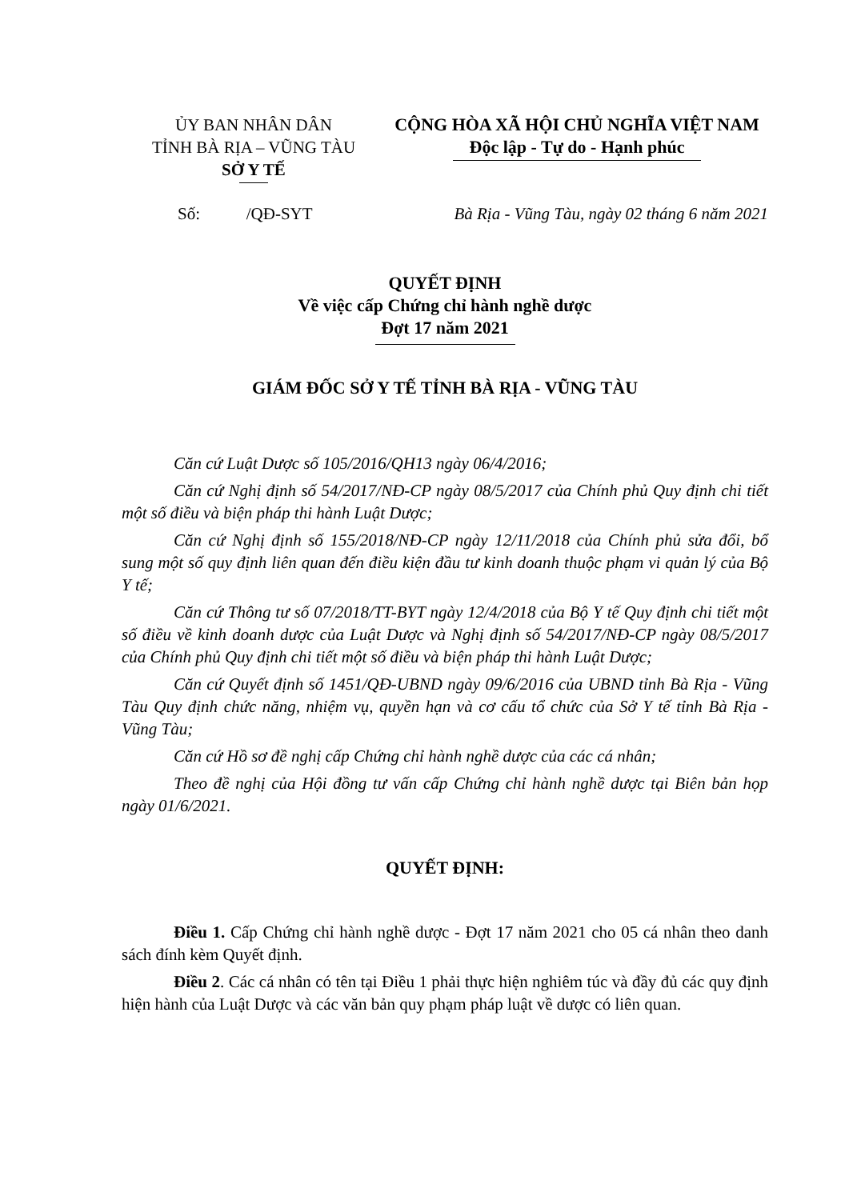ỦY BAN NHÂN DÂN
TỈNH BÀ RỊA – VŨNG TÀU
SỞ Y TẾ
CỘNG HÒA XÃ HỘI CHỦ NGHĨA VIỆT NAM
Độc lập - Tự do - Hạnh phúc
Số: /QĐ-SYT Bà Rịa - Vũng Tàu, ngày 02 tháng 6 năm 2021
QUYẾT ĐỊNH
Về việc cấp Chứng chỉ hành nghề dược
Đợt 17 năm 2021
GIÁM ĐỐC SỞ Y TẾ TỈNH BÀ RỊA - VŨNG TÀU
Căn cứ Luật Dược số 105/2016/QH13 ngày 06/4/2016;
Căn cứ Nghị định số 54/2017/NĐ-CP ngày 08/5/2017 của Chính phủ Quy định chi tiết một số điều và biện pháp thi hành Luật Dược;
Căn cứ Nghị định số 155/2018/NĐ-CP ngày 12/11/2018 của Chính phủ sửa đổi, bổ sung một số quy định liên quan đến điều kiện đầu tư kinh doanh thuộc phạm vi quản lý của Bộ Y tế;
Căn cứ Thông tư số 07/2018/TT-BYT ngày 12/4/2018 của Bộ Y tế Quy định chi tiết một số điều về kinh doanh dược của Luật Dược và Nghị định số 54/2017/NĐ-CP ngày 08/5/2017 của Chính phủ Quy định chi tiết một số điều và biện pháp thi hành Luật Dược;
Căn cứ Quyết định số 1451/QĐ-UBND ngày 09/6/2016 của UBND tỉnh Bà Rịa - Vũng Tàu Quy định chức năng, nhiệm vụ, quyền hạn và cơ cấu tổ chức của Sở Y tế tỉnh Bà Rịa - Vũng Tàu;
Căn cứ Hồ sơ đề nghị cấp Chứng chỉ hành nghề dược của các cá nhân;
Theo đề nghị của Hội đồng tư vấn cấp Chứng chỉ hành nghề dược tại Biên bản họp ngày 01/6/2021.
QUYẾT ĐỊNH:
Điều 1. Cấp Chứng chỉ hành nghề dược - Đợt 17 năm 2021 cho 05 cá nhân theo danh sách đính kèm Quyết định.
Điều 2. Các cá nhân có tên tại Điều 1 phải thực hiện nghiêm túc và đầy đủ các quy định hiện hành của Luật Dược và các văn bản quy phạm pháp luật về dược có liên quan.